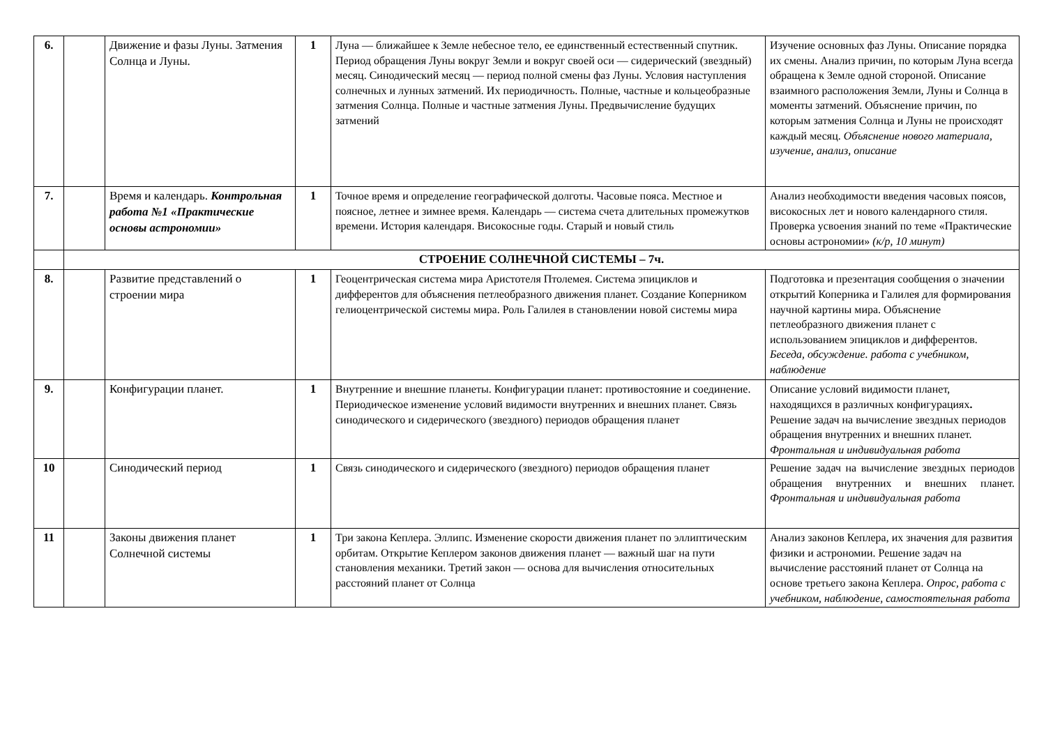| 6. | | Движение и фазы Луны. Затмения Солнца и Луны. | 1 | Луна — ближайшее к Земле небесное тело, ее единственный естественный спутник. Период обращения Луны вокруг Земли и вокруг своей оси — сидерический (звездный) месяц. Синодический месяц — период полной смены фаз Луны. Условия наступления солнечных и лунных затмений. Их периодичность. Полные, частные и кольцеобразные затмения Солнца. Полные и частные затмения Луны. Предвычисление будущих затмений | Изучение основных фаз Луны. Описание порядка их смены. Анализ причин, по которым Луна всегда обращена к Земле одной стороной. Описание взаимного расположения Земли, Луны и Солнца в моменты затмений. Объяснение причин, по которым затмения Солнца и Луны не происходят каждый месяц. Объяснение нового материала, изучение, анализ, описание |
| 7. | | Время и календарь. Контрольная работа №1 «Практические основы астрономии» | 1 | Точное время и определение географической долготы. Часовые пояса. Местное и поясное, летнее и зимнее время. Календарь — система счета длительных промежутков времени. История календаря. Високосные годы. Старый и новый стиль | Анализ необходимости введения часовых поясов, високосных лет и нового календарного стиля. Проверка усвоения знаний по теме «Практические основы астрономии» (к/р, 10 минут) |
| | СТРОЕНИЕ СОЛНЕЧНОЙ СИСТЕМЫ – 7ч. | | | | |
| 8. | | Развитие представлений о строении мира | 1 | Геоцентрическая система мира Аристотеля Птолемея. Система эпициклов и дифферентов для объяснения петлеобразного движения планет. Создание Коперником гелиоцентрической системы мира. Роль Галилея в становлении новой системы мира | Подготовка и презентация сообщения о значении открытий Коперника и Галилея для формирования научной картины мира. Объяснение петлеобразного движения планет с использованием эпициклов и дифферентов. Беседа, обсуждение. работа с учебником, наблюдение |
| 9. | | Конфигурации планет. | 1 | Внутренние и внешние планеты. Конфигурации планет: противостояние и соединение. Периодическое изменение условий видимости внутренних и внешних планет. Связь синодического и сидерического (звездного) периодов обращения планет | Описание условий видимости планет, находящихся в различных конфигурациях . Решение задач на вычисление звездных периодов обращения внутренних и внешних планет. Фронтальная и индивидуальная работа |
| 10 | | Синодический период | 1 | Связь синодического и сидерического (звездного) периодов обращения планет | Решение задач на вычисление звездных периодов обращения внутренних и внешних планет. Фронтальная и индивидуальная работа |
| 11 | | Законы движения планет Солнечной системы | 1 | Три закона Кеплера. Эллипс. Изменение скорости движения планет по эллиптическим орбитам. Открытие Кеплером законов движения планет — важный шаг на пути становления механики. Третий закон — основа для вычисления относительных расстояний планет от Солнца | Анализ законов Кеплера, их значения для развития физики и астрономии. Решение задач на вычисление расстояний планет от Солнца на основе третьего закона Кеплера. Опрос, работа с учебником, наблюдение, самостоятельная работа |